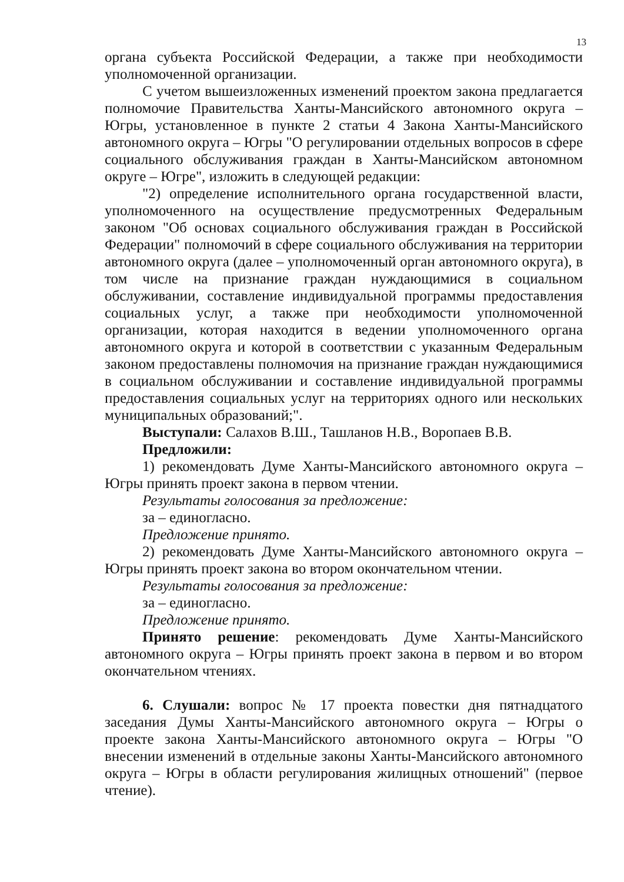13
органа субъекта Российской Федерации, а также при необходимости уполномоченной организации.
С учетом вышеизложенных изменений проектом закона предлагается полномочие Правительства Ханты-Мансийского автономного округа – Югры, установленное в пункте 2 статьи 4 Закона Ханты-Мансийского автономного округа – Югры "О регулировании отдельных вопросов в сфере социального обслуживания граждан в Ханты-Мансийском автономном округе – Югре", изложить в следующей редакции:
"2) определение исполнительного органа государственной власти, уполномоченного на осуществление предусмотренных Федеральным законом "Об основах социального обслуживания граждан в Российской Федерации" полномочий в сфере социального обслуживания на территории автономного округа (далее – уполномоченный орган автономного округа), в том числе на признание граждан нуждающимися в социальном обслуживании, составление индивидуальной программы предоставления социальных услуг, а также при необходимости уполномоченной организации, которая находится в ведении уполномоченного органа автономного округа и которой в соответствии с указанным Федеральным законом предоставлены полномочия на признание граждан нуждающимися в социальном обслуживании и составление индивидуальной программы предоставления социальных услуг на территориях одного или нескольких муниципальных образований;".
Выступали: Салахов В.Ш., Ташланов Н.В., Воропаев В.В.
Предложили:
1) рекомендовать Думе Ханты-Мансийского автономного округа – Югры принять проект закона в первом чтении.
Результаты голосования за предложение:
за – единогласно.
Предложение принято.
2) рекомендовать Думе Ханты-Мансийского автономного округа – Югры принять проект закона во втором окончательном чтении.
Результаты голосования за предложение:
за – единогласно.
Предложение принято.
Принято решение: рекомендовать Думе Ханты-Мансийского автономного округа – Югры принять проект закона в первом и во втором окончательном чтениях.
6. Слушали: вопрос № 17 проекта повестки дня пятнадцатого заседания Думы Ханты-Мансийского автономного округа – Югры о проекте закона Ханты-Мансийского автономного округа – Югры "О внесении изменений в отдельные законы Ханты-Мансийского автономного округа – Югры в области регулирования жилищных отношений" (первое чтение).